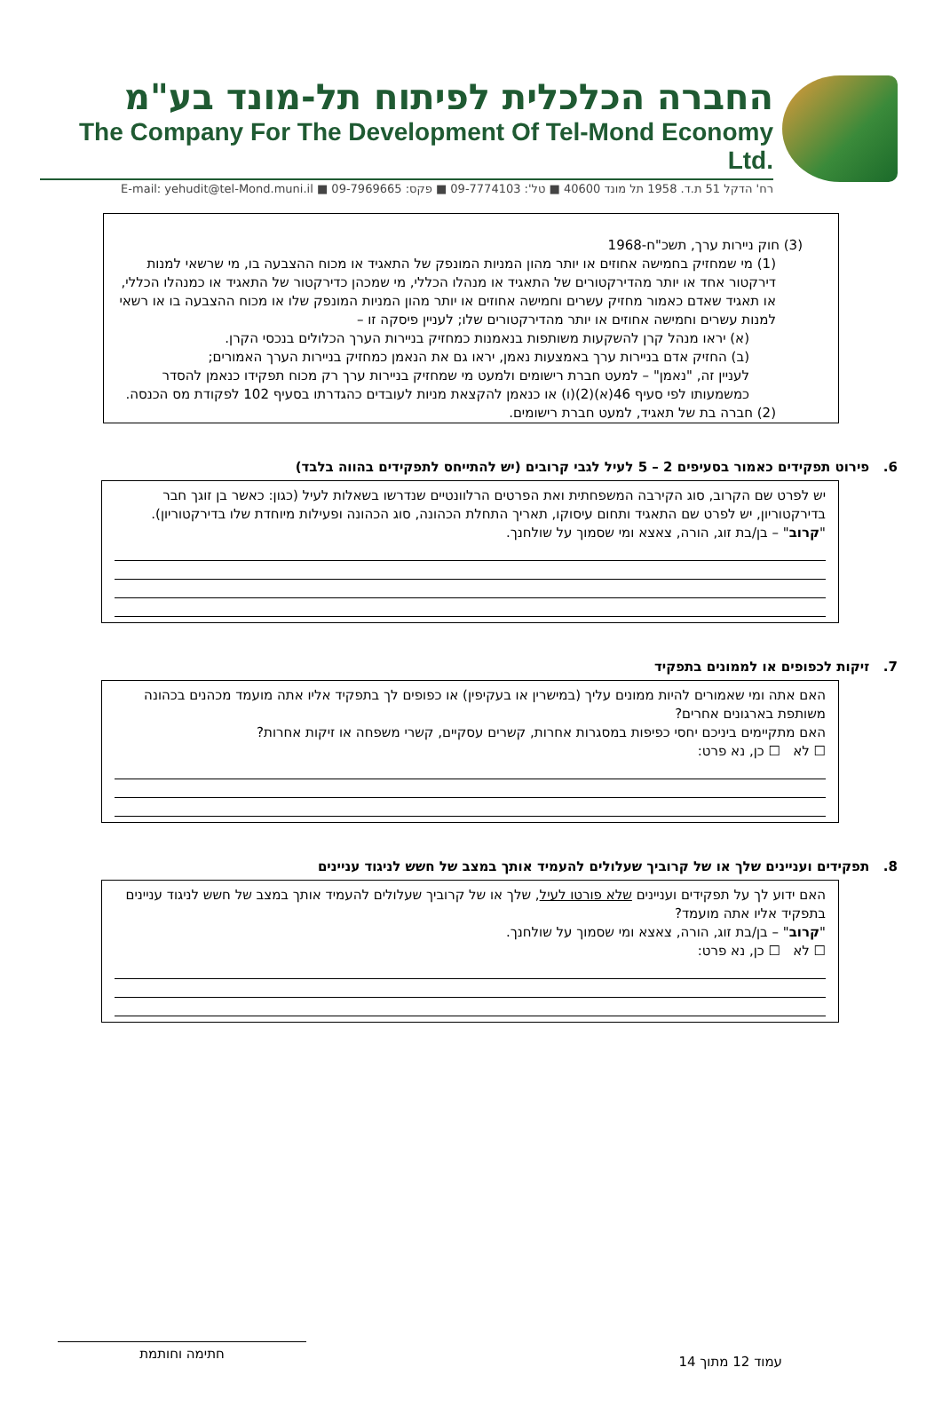החברה הכלכלית לפיתוח תל-מונד בע"מ
The Company For The Development Of Tel-Mond Economy Ltd.
רח' הדקל 51 ת.ד. 1958 תל מונד 40600 ■ טל': 09-7774103 ■ פקס: 09-7969665 ■ E-mail: yehudit@tel-Mond.muni.il
(3) חוק ניירות ערך, תשכ"ח-1968
(1) מי שמחזיק בחמישה אחוזים או יותר מהון המניות המונפק של התאגיד או מכוח ההצבעה בו, מי שרשאי למנות דירקטור אחד או יותר מהדירקטורים של התאגיד או מנהלו הכללי, מי שמכהן כדירקטור של התאגיד או כמנהלו הכללי, או תאגיד שאדם כאמור מחזיק עשרים וחמישה אחוזים או יותר מהון המניות המונפק שלו או מכוח ההצבעה בו או רשאי למנות עשרים וחמישה אחוזים או יותר מהדירקטורים שלו; לעניין פיסקה זו –
(א) יראו מנהל קרן להשקעות משותפות בנאמנות כמחזיק בניירות הערך הכלולים בנכסי הקרן.
(ב) החזיק אדם בניירות ערך באמצעות נאמן, יראו גם את הנאמן כמחזיק בניירות הערך האמורים;
לעניין זה, "נאמן" – למעט חברת רישומים ולמעט מי שמחזיק בניירות ערך רק מכוח תפקידו כנאמן להסדר כמשמעותו לפי סעיף 46(א)(2)(ו) או כנאמן להקצאת מניות לעובדים כהגדרתו בסעיף 102 לפקודת מס הכנסה.
(2) חברה בת של תאגיד, למעט חברת רישומים.
6. פירוט תפקידים כאמור בסעיפים 2 – 5 לעיל לגבי קרובים (יש להתייחס לתפקידים בהווה בלבד)
יש לפרט שם הקרוב, סוג הקירבה המשפחתית ואת הפרטים הרלוונטיים שנדרשו בשאלות לעיל (כגון: כאשר בן זוגך חבר בדירקטוריון, יש לפרט שם התאגיד ותחום עיסוקו, תאריך התחלת הכהונה, סוג הכהונה ופעילות מיוחדת שלו בדירקטוריון).
"קרוב" – בן/בת זוג, הורה, צאצא ומי שסמוך על שולחנך.
7. זיקות לכפופים או לממונים בתפקיד
האם אתה ומי שאמורים להיות ממונים עליך (במישרין או בעקיפין) או כפופים לך בתפקיד אליו אתה מועמד מכהנים בכהונה משותפת בארגונים אחרים?
האם מתקיימים ביניכם יחסי כפיפות במסגרות אחרות, קשרים עסקיים, קשרי משפחה או זיקות אחרות?
☐ לא ☐ כן, נא פרט:
8. תפקידים ועניינים שלך או של קרוביך שעלולים להעמיד אותך במצב של חשש לניגוד עניינים
האם ידוע לך על תפקידים ועניינים שלא פורטו לעיל, שלך או של קרוביך שעלולים להעמיד אותך במצב של חשש לניגוד עניינים בתפקיד אליו אתה מועמד?
"קרוב" – בן/בת זוג, הורה, צאצא ומי שסמוך על שולחנך.
☐ לא ☐ כן, נא פרט:
עמוד 12 מתוך 14
חתימה וחותמת